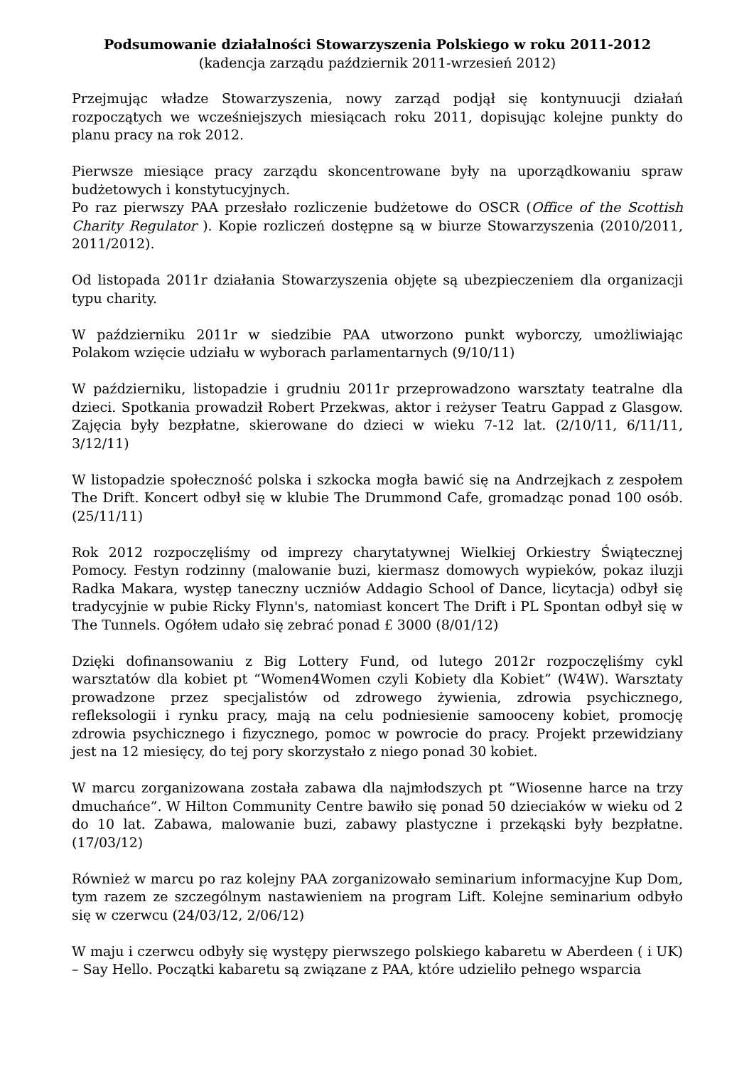Podsumowanie działalności Stowarzyszenia Polskiego w roku 2011-2012
(kadencja zarządu październik 2011-wrzesień 2012)
Przejmując władze Stowarzyszenia, nowy zarząd podjął się kontynuucji działań rozpoczątych we wcześniejszych miesiącach roku 2011, dopisując kolejne punkty do planu pracy na rok 2012.
Pierwsze miesiące pracy zarządu skoncentrowane były na uporządkowaniu spraw budżetowych i konstytucyjnych.
Po raz pierwszy PAA przesłało rozliczenie budżetowe do OSCR (Office of the Scottish Charity Regulator ). Kopie rozliczeń dostępne są w biurze Stowarzyszenia (2010/2011, 2011/2012).
Od listopada 2011r działania Stowarzyszenia objęte są ubezpieczeniem dla organizacji typu charity.
W październiku 2011r w siedzibie PAA utworzono punkt wyborczy, umożliwiając Polakom wzięcie udziału w wyborach parlamentarnych (9/10/11)
W październiku, listopadzie i grudniu 2011r przeprowadzono warsztaty teatralne dla dzieci. Spotkania prowadził Robert Przekwas, aktor i reżyser Teatru Gappad z Glasgow. Zajęcia były bezpłatne, skierowane do dzieci w wieku 7-12 lat. (2/10/11, 6/11/11, 3/12/11)
W listopadzie społeczność polska i szkocka mogła bawić się na Andrzejkach z zespołem The Drift. Koncert odbył się w klubie The Drummond Cafe, gromadząc ponad 100 osób. (25/11/11)
Rok 2012 rozpoczęliśmy od imprezy charytatywnej Wielkiej Orkiestry Świątecznej Pomocy. Festyn rodzinny (malowanie buzi, kiermasz domowych wypieków, pokaz iluzji Radka Makara, występ taneczny uczniów Addagio School of Dance, licytacja) odbył się tradycyjnie w pubie Ricky Flynn's, natomiast koncert The Drift i PL Spontan odbył się w The Tunnels. Ogółem udało się zebrać ponad £ 3000 (8/01/12)
Dzięki dofinansowaniu z Big Lottery Fund, od lutego 2012r rozpoczęliśmy cykl warsztatów dla kobiet pt “Women4Women czyli Kobiety dla Kobiet” (W4W). Warsztaty prowadzone przez specjalistów od zdrowego żywienia, zdrowia psychicznego, refleksologii i rynku pracy, mają na celu podniesienie samooceny kobiet, promocję zdrowia psychicznego i fizycznego, pomoc w powrocie do pracy. Projekt przewidziany jest na 12 miesięcy, do tej pory skorzystało z niego ponad 30 kobiet.
W marcu zorganizowana została zabawa dla najmłodszych pt “Wiosenne harce na trzy dmuchańce”. W Hilton Community Centre bawiło się ponad 50 dzieciaków w wieku od 2 do 10 lat. Zabawa, malowanie buzi, zabawy plastyczne i przekąski były bezpłatne. (17/03/12)
Również w marcu po raz kolejny PAA zorganizowało seminarium informacyjne Kup Dom, tym razem ze szczególnym nastawieniem na program Lift. Kolejne seminarium odbyło się w czerwcu (24/03/12, 2/06/12)
W maju i czerwcu odbyły się występy pierwszego polskiego kabaretu w Aberdeen ( i UK) – Say Hello. Początki kabaretu są związane z PAA, które udzieliło pełnego wsparcia